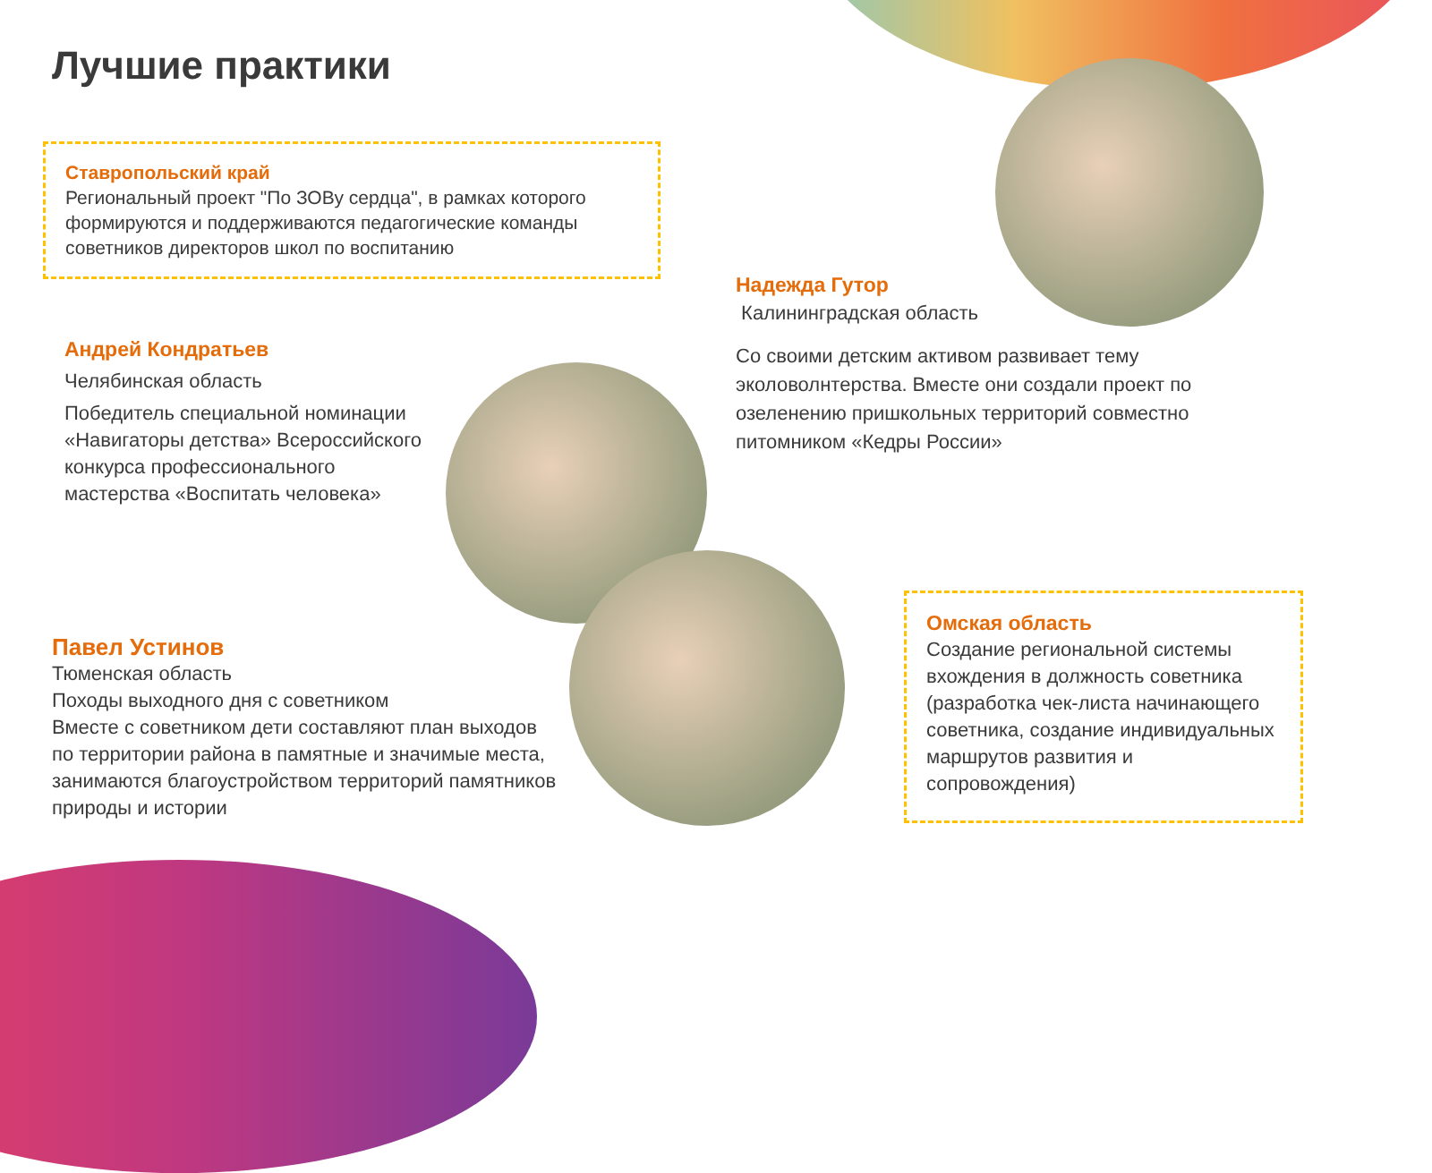Лучшие практики
Ставропольский край
Региональный проект "По ЗОВу сердца", в рамках которого формируются и поддерживаются педагогические команды советников директоров школ по воспитанию
Надежда Гутор
Калининградская область
Со своими детским активом развивает тему эколоволнтерства. Вместе они создали проект по озеленению пришкольных территорий совместно питомником «Кедры России»
Андрей Кондратьев
Челябинская область
Победитель специальной номинации «Навигаторы детства» Всероссийского конкурса профессионального мастерства «Воспитать человека»
Павел Устинов
Тюменская область
Походы выходного дня с советником
Вместе с советником дети составляют план выходов по территории района в памятные и значимые места, занимаются благоустройством территорий памятников природы и истории
Омская область
Создание региональной системы вхождения в должность советника (разработка чек-листа начинающего советника, создание индивидуальных маршрутов развития и сопровождения)